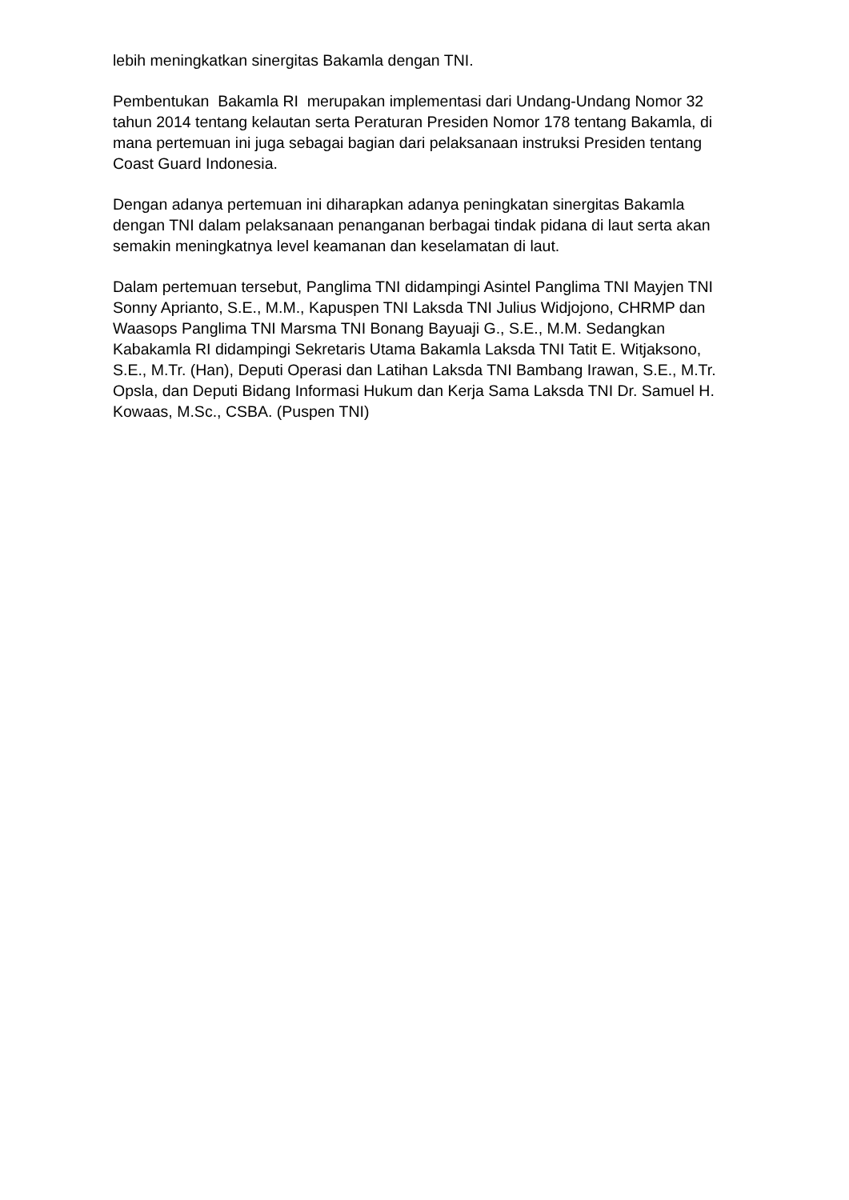lebih meningkatkan sinergitas Bakamla dengan TNI.
Pembentukan Bakamla RI merupakan implementasi dari Undang-Undang Nomor 32 tahun 2014 tentang kelautan serta Peraturan Presiden Nomor 178 tentang Bakamla, di mana pertemuan ini juga sebagai bagian dari pelaksanaan instruksi Presiden tentang Coast Guard Indonesia.
Dengan adanya pertemuan ini diharapkan adanya peningkatan sinergitas Bakamla dengan TNI dalam pelaksanaan penanganan berbagai tindak pidana di laut serta akan semakin meningkatnya level keamanan dan keselamatan di laut.
Dalam pertemuan tersebut, Panglima TNI didampingi Asintel Panglima TNI Mayjen TNI Sonny Aprianto, S.E., M.M., Kapuspen TNI Laksda TNI Julius Widjojono, CHRMP dan Waasops Panglima TNI Marsma TNI Bonang Bayuaji G., S.E., M.M. Sedangkan Kabakamla RI didampingi Sekretaris Utama Bakamla Laksda TNI Tatit E. Witjaksono, S.E., M.Tr. (Han), Deputi Operasi dan Latihan Laksda TNI Bambang Irawan, S.E., M.Tr. Opsla, dan Deputi Bidang Informasi Hukum dan Kerja Sama Laksda TNI Dr. Samuel H. Kowaas, M.Sc., CSBA. (Puspen TNI)